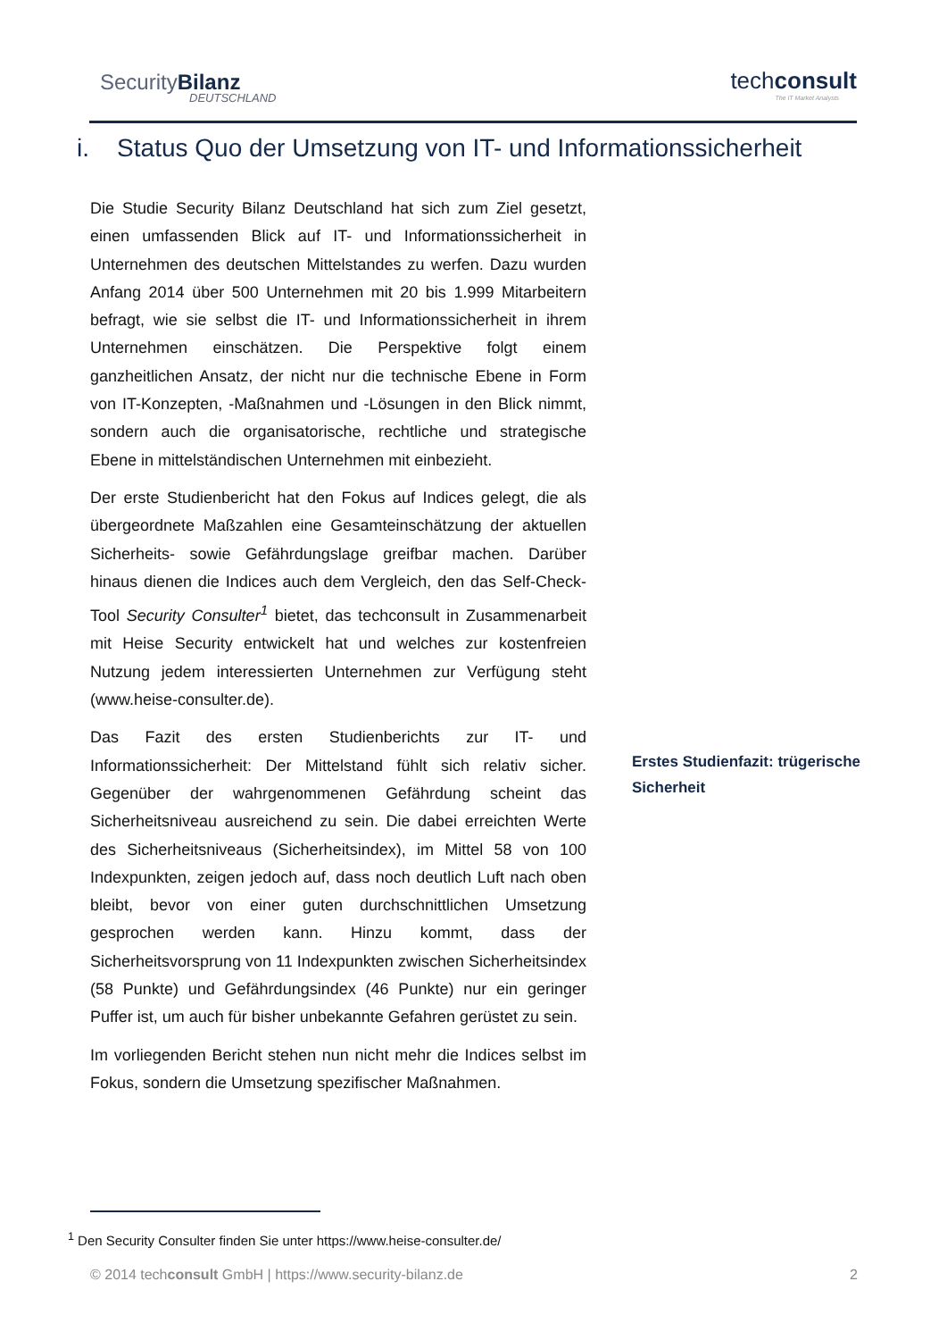SecurityBilanz
DEUTSCHLAND
techconsult
The IT Market Analysts
i. Status Quo der Umsetzung von IT- und Informationssicherheit
Die Studie Security Bilanz Deutschland hat sich zum Ziel gesetzt, einen umfassenden Blick auf IT- und Informationssicherheit in Unternehmen des deutschen Mittelstandes zu werfen. Dazu wurden Anfang 2014 über 500 Unternehmen mit 20 bis 1.999 Mitarbeitern befragt, wie sie selbst die IT- und Informationssicherheit in ihrem Unternehmen einschätzen. Die Perspektive folgt einem ganzheitlichen Ansatz, der nicht nur die technische Ebene in Form von IT-Konzepten, -Maßnahmen und -Lösungen in den Blick nimmt, sondern auch die organisatorische, rechtliche und strategische Ebene in mittelständischen Unternehmen mit einbezieht.
Der erste Studienbericht hat den Fokus auf Indices gelegt, die als übergeordnete Maßzahlen eine Gesamteinschätzung der aktuellen Sicherheits- sowie Gefährdungslage greifbar machen. Darüber hinaus dienen die Indices auch dem Vergleich, den das Self-Check-Tool Security Consulter<sup>1</sup> bietet, das techconsult in Zusammenarbeit mit Heise Security entwickelt hat und welches zur kostenfreien Nutzung jedem interessierten Unternehmen zur Verfügung steht (www.heise-consulter.de).
Das Fazit des ersten Studienberichts zur IT- und Informationssicherheit: Der Mittelstand fühlt sich relativ sicher. Gegenüber der wahrgenommenen Gefährdung scheint das Sicherheitsniveau ausreichend zu sein. Die dabei erreichten Werte des Sicherheitsniveaus (Sicherheitsindex), im Mittel 58 von 100 Indexpunkten, zeigen jedoch auf, dass noch deutlich Luft nach oben bleibt, bevor von einer guten durchschnittlichen Umsetzung gesprochen werden kann. Hinzu kommt, dass der Sicherheitsvorsprung von 11 Indexpunkten zwischen Sicherheitsindex (58 Punkte) und Gefährdungsindex (46 Punkte) nur ein geringer Puffer ist, um auch für bisher unbekannte Gefahren gerüstet zu sein.
Im vorliegenden Bericht stehen nun nicht mehr die Indices selbst im Fokus, sondern die Umsetzung spezifischer Maßnahmen.
Erstes Studienfazit: trügerische Sicherheit
<sup>1</sup> Den Security Consulter finden Sie unter https://www.heise-consulter.de/
© 2014 techconsult GmbH | https://www.security-bilanz.de 2